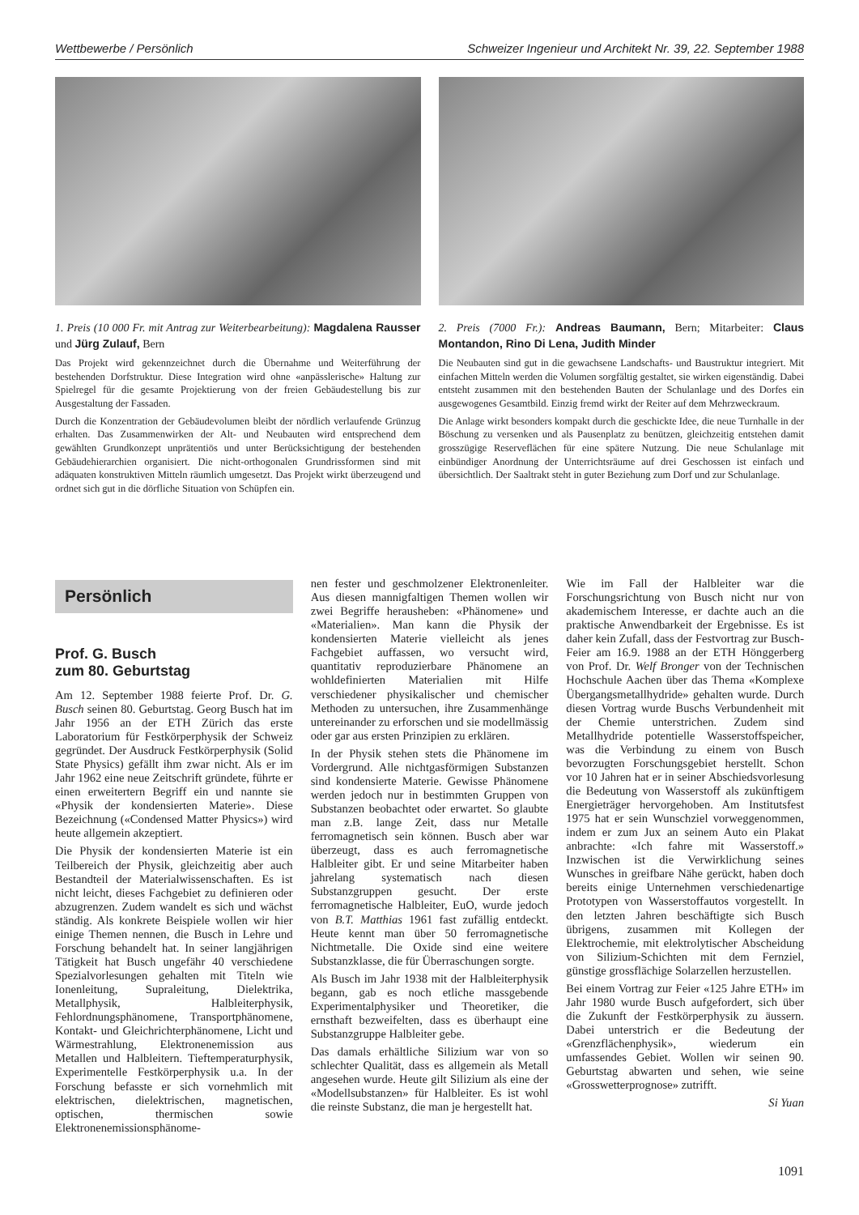Wettbewerbe / Persönlich Schweizer Ingenieur und Architekt Nr. 39, 22. September 1988
1. Preis (10 000 Fr. mit Antrag zur Weiterbearbeitung): Magdalena Rausser und Jürg Zulauf, Bern
Das Projekt wird gekennzeichnet durch die Übernahme und Weiterführung der bestehenden Dorfstruktur. Diese Integration wird ohne «anpässlerische» Haltung zur Spielregel für die gesamte Projektierung von der freien Gebäudestellung bis zur Ausgestaltung der Fassaden.
Durch die Konzentration der Gebäudevolumen bleibt der nördlich verlaufende Grünzug erhalten. Das Zusammenwirken der Alt- und Neubauten wird entsprechend dem gewählten Grundkonzept unprätentiös und unter Berücksichtigung der bestehenden Gebäudehierarchien organisiert. Die nicht-orthogonalen Grundrissformen sind mit adäquaten konstruktiven Mitteln räumlich umgesetzt. Das Projekt wirkt überzeugend und ordnet sich gut in die dörfliche Situation von Schüpfen ein.
2. Preis (7000 Fr.): Andreas Baumann, Bern; Mitarbeiter: Claus Montandon, Rino Di Lena, Judith Minder
Die Neubauten sind gut in die gewachsene Landschafts- und Baustruktur integriert. Mit einfachen Mitteln werden die Volumen sorgfältig gestaltet, sie wirken eigenständig. Dabei entsteht zusammen mit den bestehenden Bauten der Schulanlage und des Dorfes ein ausgewogenes Gesamtbild. Einzig fremd wirkt der Reiter auf dem Mehrzweckraum.
Die Anlage wirkt besonders kompakt durch die geschickte Idee, die neue Turnhalle in der Böschung zu versenken und als Pausenplatz zu benützen, gleichzeitig entstehen damit grosszügige Reserveflächen für eine spätere Nutzung. Die neue Schulanlage mit einbündiger Anordnung der Unterrichtsräume auf drei Geschossen ist einfach und übersichtlich. Der Saaltrakt steht in guter Beziehung zum Dorf und zur Schulanlage.
Persönlich
Prof. G. Busch
zum 80. Geburtstag
Am 12. September 1988 feierte Prof. Dr. G. Busch seinen 80. Geburtstag. Georg Busch hat im Jahr 1956 an der ETH Zürich das erste Laboratorium für Festkörperphysik der Schweiz gegründet. Der Ausdruck Festkörperphysik (Solid State Physics) gefällt ihm zwar nicht. Als er im Jahr 1962 eine neue Zeitschrift gründete, führte er einen erweitertern Begriff ein und nannte sie «Physik der kondensierten Materie». Diese Bezeichnung («Condensed Matter Physics») wird heute allgemein akzeptiert.
Die Physik der kondensierten Materie ist ein Teilbereich der Physik, gleichzeitig aber auch Bestandteil der Materialwissenschaften. Es ist nicht leicht, dieses Fachgebiet zu definieren oder abzugrenzen. Zudem wandelt es sich und wächst ständig. Als konkrete Beispiele wollen wir hier einige Themen nennen, die Busch in Lehre und Forschung behandelt hat. In seiner langjährigen Tätigkeit hat Busch ungefähr 40 verschiedene Spezialvorlesungen gehalten mit Titeln wie Ionenleitung, Supraleitung, Dielektrika, Metallphysik, Halbleiterphysik, Fehlordnungsphänomene, Transportphänomene, Kontakt- und Gleichrichterphänomene, Licht und Wärmestrahlung, Elektronenemission aus Metallen und Halbleitern. Tieftemperaturphysik, Experimentelle Festkörperphysik u.a. In der Forschung befasste er sich vornehmlich mit elektrischen, dielektrischen, magnetischen, optischen, thermischen sowie Elektronenemissionsphänome-
nen fester und geschmolzener Elektronenleiter. Aus diesen mannigfaltigen Themen wollen wir zwei Begriffe herausheben: «Phänomene» und «Materialien». Man kann die Physik der kondensierten Materie vielleicht als jenes Fachgebiet auffassen, wo versucht wird, quantitativ reproduzierbare Phänomene an wohldefinierten Materialien mit Hilfe verschiedener physikalischer und chemischer Methoden zu untersuchen, ihre Zusammenhänge untereinander zu erforschen und sie modellmässig oder gar aus ersten Prinzipien zu erklären.
In der Physik stehen stets die Phänomene im Vordergrund. Alle nichtgasförmigen Substanzen sind kondensierte Materie. Gewisse Phänomene werden jedoch nur in bestimmten Gruppen von Substanzen beobachtet oder erwartet. So glaubte man z.B. lange Zeit, dass nur Metalle ferromagnetisch sein können. Busch aber war überzeugt, dass es auch ferromagnetische Halbleiter gibt. Er und seine Mitarbeiter haben jahrelang systematisch nach diesen Substanzgruppen gesucht. Der erste ferromagnetische Halbleiter, EuO, wurde jedoch von B.T. Matthias 1961 fast zufällig entdeckt. Heute kennt man über 50 ferromagnetische Nichtmetalle. Die Oxide sind eine weitere Substanzklasse, die für Überraschungen sorgte.
Als Busch im Jahr 1938 mit der Halbleiterphysik begann, gab es noch etliche massgebende Experimentalphysiker und Theoretiker, die ernsthaft bezweifelten, dass es überhaupt eine Substanzgruppe Halbleiter gebe.
Das damals erhältliche Silizium war von so schlechter Qualität, dass es allgemein als Metall angesehen wurde. Heute gilt Silizium als eine der «Modellsubstanzen» für Halbleiter. Es ist wohl die reinste Substanz, die man je hergestellt hat.
Wie im Fall der Halbleiter war die Forschungsrichtung von Busch nicht nur von akademischem Interesse, er dachte auch an die praktische Anwendbarkeit der Ergebnisse. Es ist daher kein Zufall, dass der Festvortrag zur Busch-Feier am 16.9. 1988 an der ETH Hönggerberg von Prof. Dr. Welf Bronger von der Technischen Hochschule Aachen über das Thema «Komplexe Übergangsmetallhydride» gehalten wurde. Durch diesen Vortrag wurde Buschs Verbundenheit mit der Chemie unterstrichen. Zudem sind Metallhydride potentielle Wasserstoffspeicher, was die Verbindung zu einem von Busch bevorzugten Forschungsgebiet herstellt. Schon vor 10 Jahren hat er in seiner Abschiedsvorlesung die Bedeutung von Wasserstoff als zukünftigem Energieträger hervorgehoben. Am Institutsfest 1975 hat er sein Wunschziel vorweggenommen, indem er zum Jux an seinem Auto ein Plakat anbrachte: «Ich fahre mit Wasserstoff.» Inzwischen ist die Verwirklichung seines Wunsches in greifbare Nähe gerückt, haben doch bereits einige Unternehmen verschiedenartige Prototypen von Wasserstoffautos vorgestellt. In den letzten Jahren beschäftigte sich Busch übrigens, zusammen mit Kollegen der Elektrochemie, mit elektrolytischer Abscheidung von Silizium-Schichten mit dem Fernziel, günstige grossflächige Solarzellen herzustellen.
Bei einem Vortrag zur Feier «125 Jahre ETH» im Jahr 1980 wurde Busch aufgefordert, sich über die Zukunft der Festkörperphysik zu äussern. Dabei unterstrich er die Bedeutung der «Grenzflächenphysik», wiederum ein umfassendes Gebiet. Wollen wir seinen 90. Geburtstag abwarten und sehen, wie seine «Grosswetterprognose» zutrifft.
Si Yuan
1091